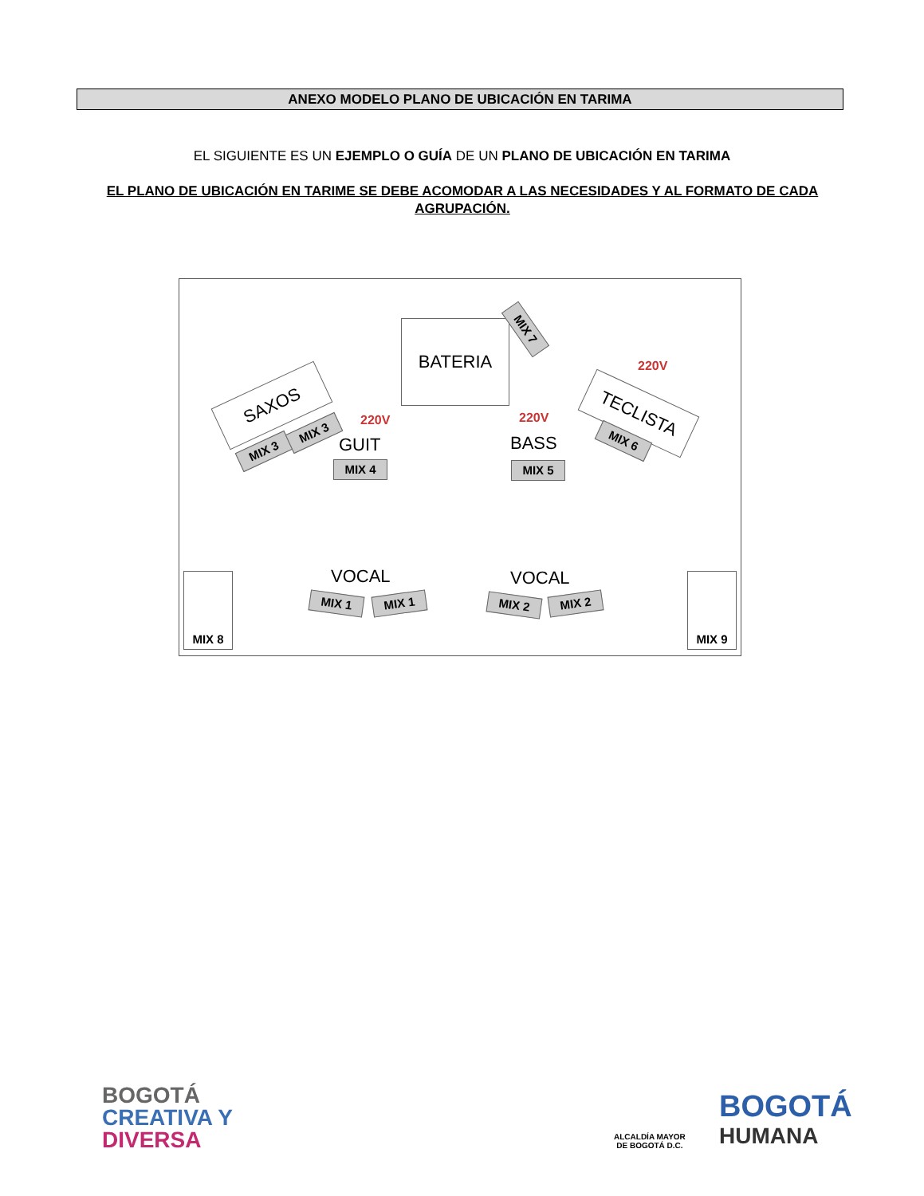ANEXO MODELO PLANO DE UBICACIÓN EN TARIMA
EL SIGUIENTE ES UN EJEMPLO O GUÍA DE UN PLANO DE UBICACIÓN EN TARIMA
EL PLANO DE UBICACIÓN EN TARIME SE DEBE ACOMODAR A LAS NECESIDADES Y AL FORMATO DE CADA AGRUPACIÓN.
BATERIA MIX 7
SAXOS
MIX 3
MIX 3
220V
GUIT
MIX 4
220V
BASS
MIX 5
220V
TECLISTA
MIX 6
VOCAL
MIX 1 MIX 1
VOCAL
MIX 2 MIX 2
MIX 8 MIX 9
BOGOTÁ
CREATIVA Y
DIVERSA
ALCALDÍA MAYOR
DE BOGOTÁ D.C.
BOGOTÁ
HUMANA